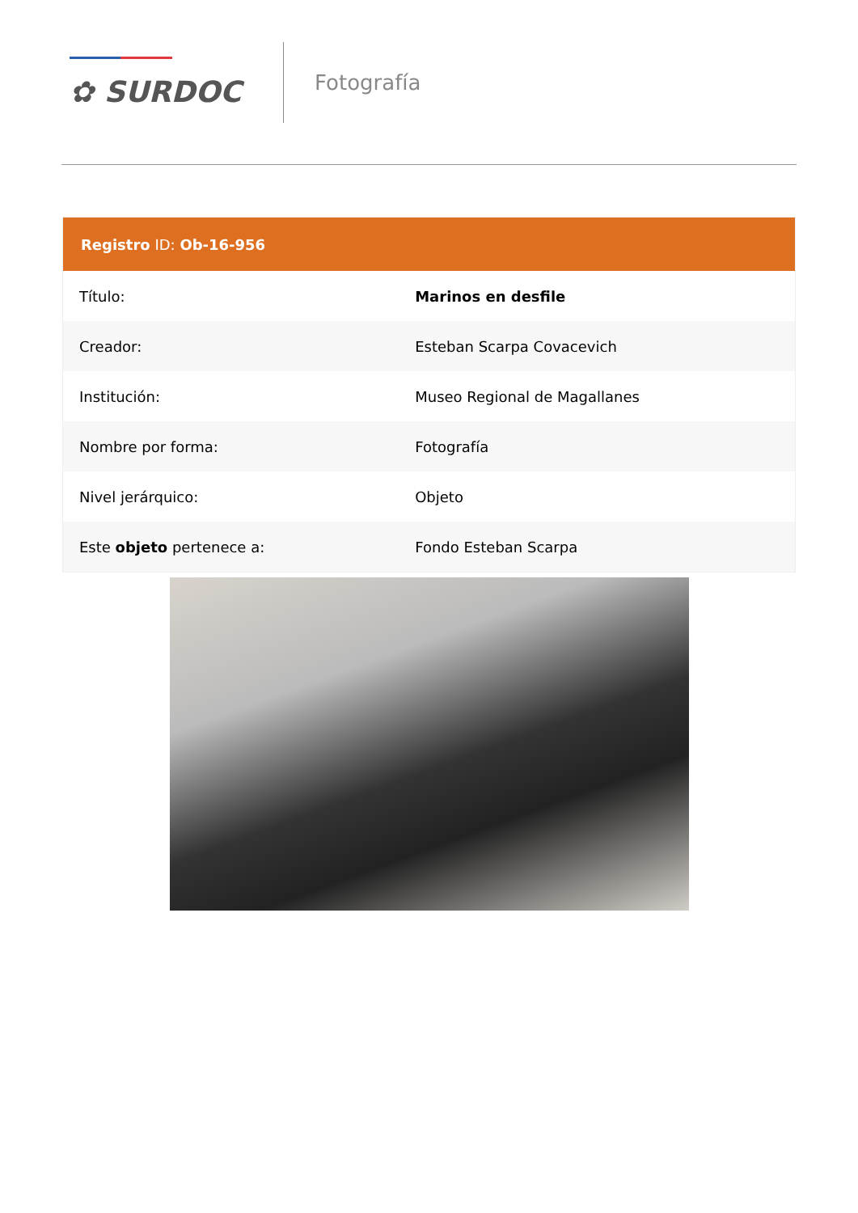✿ SURDOC
Fotografía
| Registro ID: Ob-16-956 | |
| --- | --- |
| Título: | Marinos en desfile |
| Creador: | Esteban Scarpa Covacevich |
| Institución: | Museo Regional de Magallanes |
| Nombre por forma: | Fotografía |
| Nivel jerárquico: | Objeto |
| Este objeto pertenece a: | Fondo Esteban Scarpa |